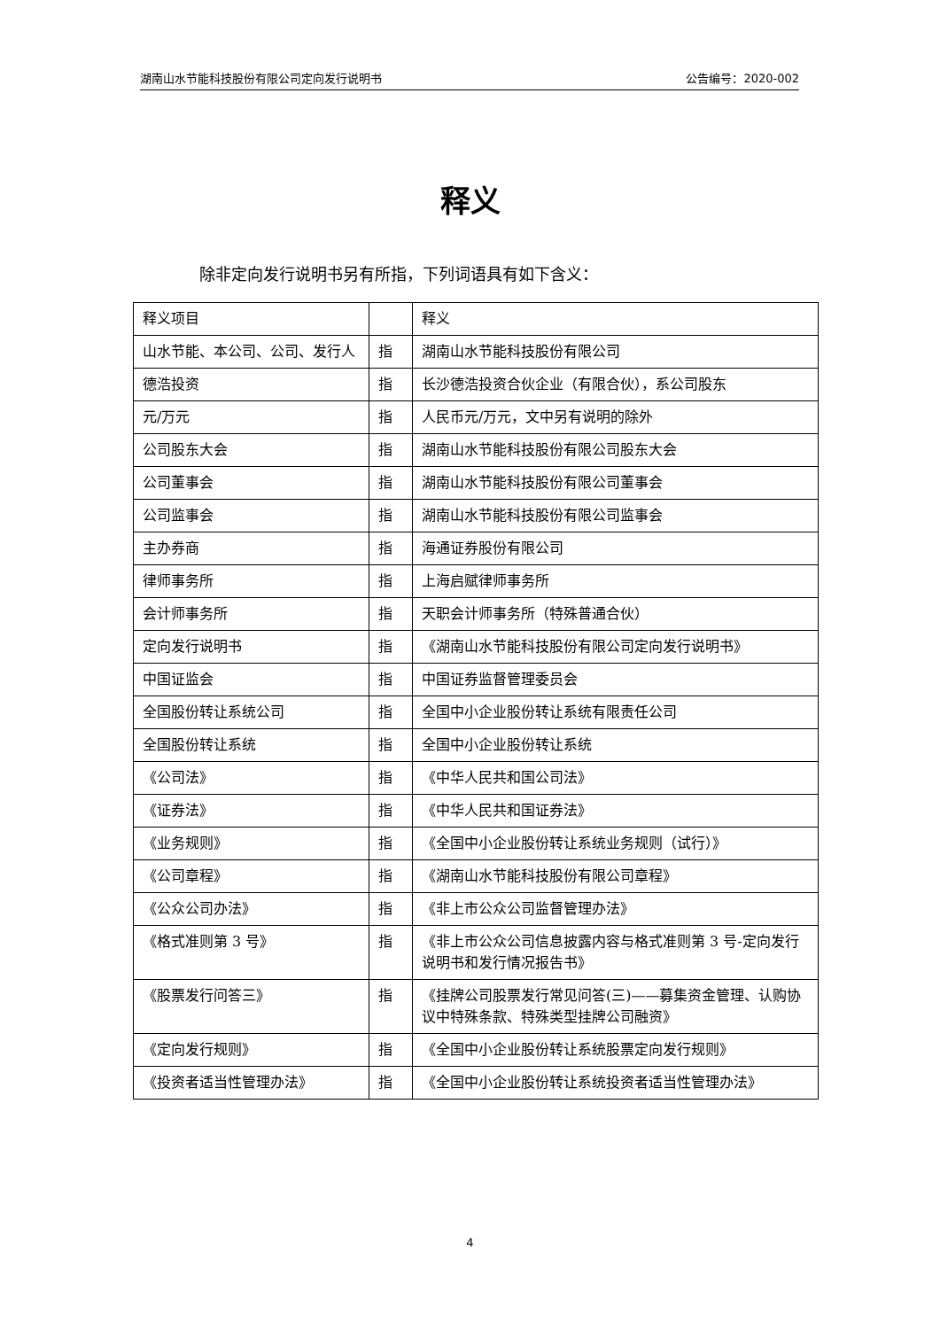湖南山水节能科技股份有限公司定向发行说明书 公告编号：2020-002
释义
除非定向发行说明书另有所指，下列词语具有如下含义：
| 释义项目 | | 释义 |
| 山水节能、本公司、公司、发行人 | 指 | 湖南山水节能科技股份有限公司 |
| 德浩投资 | 指 | 长沙德浩投资合伙企业（有限合伙），系公司股东 |
| 元/万元 | 指 | 人民币元/万元，文中另有说明的除外 |
| 公司股东大会 | 指 | 湖南山水节能科技股份有限公司股东大会 |
| 公司董事会 | 指 | 湖南山水节能科技股份有限公司董事会 |
| 公司监事会 | 指 | 湖南山水节能科技股份有限公司监事会 |
| 主办券商 | 指 | 海通证券股份有限公司 |
| 律师事务所 | 指 | 上海启赋律师事务所 |
| 会计师事务所 | 指 | 天职会计师事务所（特殊普通合伙） |
| 定向发行说明书 | 指 | 《湖南山水节能科技股份有限公司定向发行说明书》 |
| 中国证监会 | 指 | 中国证券监督管理委员会 |
| 全国股份转让系统公司 | 指 | 全国中小企业股份转让系统有限责任公司 |
| 全国股份转让系统 | 指 | 全国中小企业股份转让系统 |
| 《公司法》 | 指 | 《中华人民共和国公司法》 |
| 《证券法》 | 指 | 《中华人民共和国证券法》 |
| 《业务规则》 | 指 | 《全国中小企业股份转让系统业务规则（试行）》 |
| 《公司章程》 | 指 | 《湖南山水节能科技股份有限公司章程》 |
| 《公众公司办法》 | 指 | 《非上市公众公司监督管理办法》 |
| 《格式准则第 3 号》 | 指 | 《非上市公众公司信息披露内容与格式准则第 3 号-定向发行说明书和发行情况报告书》 |
| 《股票发行问答三》 | 指 | 《挂牌公司股票发行常见问答(三)——募集资金管理、认购协议中特殊条款、特殊类型挂牌公司融资》 |
| 《定向发行规则》 | 指 | 《全国中小企业股份转让系统股票定向发行规则》 |
| 《投资者适当性管理办法》 | 指 | 《全国中小企业股份转让系统投资者适当性管理办法》 |
4